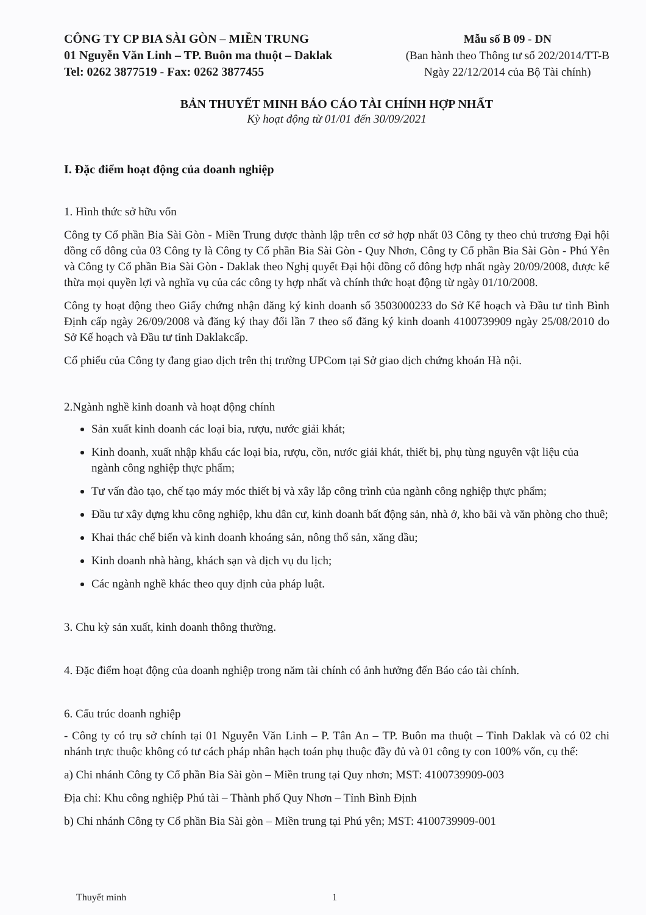CÔNG TY CP BIA SÀI GÒN – MIỀN TRUNG
01 Nguyễn Văn Linh – TP. Buôn ma thuột – Daklak
Tel: 0262 3877519 - Fax: 0262 3877455
Mẫu số B 09 - DN
(Ban hành theo Thông tư số 202/2014/TT-B
Ngày 22/12/2014 của Bộ Tài chính)
BẢN THUYẾT MINH BÁO CÁO TÀI CHÍNH HỢP NHẤT
Kỳ hoạt động từ 01/01 đến 30/09/2021
I. Đặc điểm hoạt động của doanh nghiệp
1. Hình thức sở hữu vốn
Công ty Cổ phần Bia Sài Gòn - Miền Trung được thành lập trên cơ sở hợp nhất 03 Công ty theo chủ trương Đại hội đồng cổ đông của 03 Công ty là Công ty Cổ phần Bia Sài Gòn - Quy Nhơn, Công ty Cổ phần Bia Sài Gòn - Phú Yên và Công ty Cổ phần Bia Sài Gòn - Daklak theo Nghị quyết Đại hội đồng cổ đông hợp nhất ngày 20/09/2008, được kế thừa mọi quyền lợi và nghĩa vụ của các công ty hợp nhất và chính thức hoạt động từ ngày 01/10/2008.
Công ty hoạt động theo Giấy chứng nhận đăng ký kinh doanh số 3503000233 do Sở Kế hoạch và Đầu tư tỉnh Bình Định cấp ngày 26/09/2008 và đăng ký thay đổi lần 7 theo số đăng ký kinh doanh 4100739909 ngày 25/08/2010 do Sở Kế hoạch và Đầu tư tỉnh Daklakcấp.
Cổ phiếu của Công ty đang giao dịch trên thị trường UPCom tại Sở giao dịch chứng khoán Hà nội.
2.Ngành nghề kinh doanh và hoạt động chính
Sản xuất kinh doanh các loại bia, rượu, nước giải khát;
Kinh doanh, xuất nhập khẩu các loại bia, rượu, cồn, nước giải khát, thiết bị, phụ tùng nguyên vật liệu của ngành công nghiệp thực phẩm;
Tư vấn đào tạo, chế tạo máy móc thiết bị và xây lắp công trình của ngành công nghiệp thực phẩm;
Đầu tư xây dựng khu công nghiệp, khu dân cư, kinh doanh bất động sản, nhà ở, kho bãi và văn phòng cho thuê;
Khai thác chế biến và kinh doanh khoáng sản, nông thổ sản, xăng dầu;
Kinh doanh nhà hàng, khách sạn và dịch vụ du lịch;
Các ngành nghề khác theo quy định của pháp luật.
3. Chu kỳ sản xuất, kinh doanh thông thường.
4. Đặc điểm hoạt động của doanh nghiệp trong năm tài chính có ảnh hưởng đến Báo cáo tài chính.
6. Cấu trúc doanh nghiệp
- Công ty có trụ sở chính tại 01 Nguyễn Văn Linh – P. Tân An – TP. Buôn ma thuột – Tỉnh Daklak và có 02 chi nhánh trực thuộc không có tư cách pháp nhân hạch toán phụ thuộc đầy đủ và 01 công ty con 100% vốn, cụ thể:
a) Chi nhánh Công ty Cổ phần Bia Sài gòn – Miền trung tại Quy nhơn; MST: 4100739909-003
Địa chỉ: Khu công nghiệp Phú tài – Thành phố Quy Nhơn – Tỉnh Bình Định
b) Chi nhánh Công ty Cổ phần Bia Sài gòn – Miền trung tại Phú yên; MST: 4100739909-001
Thuyết minh 1